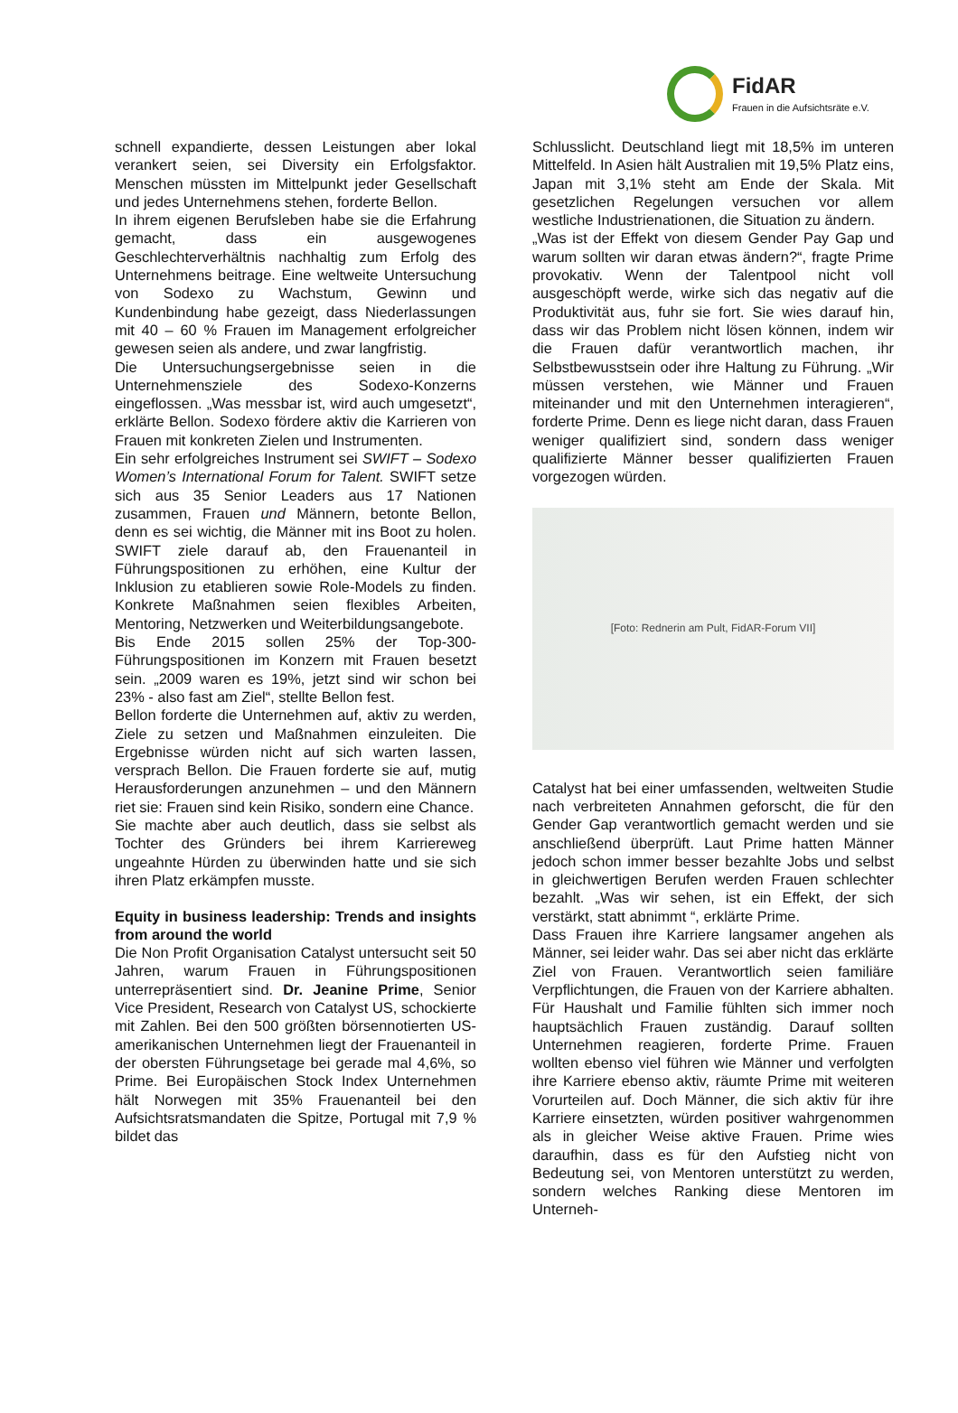FidAR
Frauen in die Aufsichtsräte e.V.
schnell expandierte, dessen Leistungen aber lokal verankert seien, sei Diversity ein Erfolgsfaktor. Menschen müssten im Mittelpunkt jeder Gesellschaft und jedes Unternehmens stehen, forderte Bellon.
In ihrem eigenen Berufsleben habe sie die Erfahrung gemacht, dass ein ausgewogenes Geschlechterverhältnis nachhaltig zum Erfolg des Unternehmens beitrage. Eine weltweite Untersuchung von Sodexo zu Wachstum, Gewinn und Kundenbindung habe gezeigt, dass Niederlassungen mit 40 – 60 % Frauen im Management erfolgreicher gewesen seien als andere, und zwar langfristig.
Die Untersuchungsergebnisse seien in die Unternehmensziele des Sodexo-Konzerns eingeflossen. „Was messbar ist, wird auch umgesetzt“, erklärte Bellon. Sodexo fördere aktiv die Karrieren von Frauen mit konkreten Zielen und Instrumenten.
Ein sehr erfolgreiches Instrument sei SWIFT – Sodexo Women’s International Forum for Talent. SWIFT setze sich aus 35 Senior Leaders aus 17 Nationen zusammen, Frauen und Männern, betonte Bellon, denn es sei wichtig, die Männer mit ins Boot zu holen. SWIFT ziele darauf ab, den Frauenanteil in Führungspositionen zu erhöhen, eine Kultur der Inklusion zu etablieren sowie Role-Models zu finden. Konkrete Maßnahmen seien flexibles Arbeiten, Mentoring, Netzwerken und Weiterbildungsangebote.
Bis Ende 2015 sollen 25% der Top-300-Führungspositionen im Konzern mit Frauen besetzt sein. „2009 waren es 19%, jetzt sind wir schon bei 23% - also fast am Ziel“, stellte Bellon fest.
Bellon forderte die Unternehmen auf, aktiv zu werden, Ziele zu setzen und Maßnahmen einzuleiten. Die Ergebnisse würden nicht auf sich warten lassen, versprach Bellon. Die Frauen forderte sie auf, mutig Herausforderungen anzunehmen – und den Männern riet sie: Frauen sind kein Risiko, sondern eine Chance.
Sie machte aber auch deutlich, dass sie selbst als Tochter des Gründers bei ihrem Karriereweg ungeahnte Hürden zu überwinden hatte und sie sich ihren Platz erkämpfen musste.
Equity in business leadership: Trends and insights from around the world
Die Non Profit Organisation Catalyst untersucht seit 50 Jahren, warum Frauen in Führungspositionen unterrepräsentiert sind. Dr. Jeanine Prime, Senior Vice President, Research von Catalyst US, schockierte mit Zahlen. Bei den 500 größten börsennotierten US-amerikanischen Unternehmen liegt der Frauenanteil in der obersten Führungsetage bei gerade mal 4,6%, so Prime. Bei Europäischen Stock Index Unternehmen hält Norwegen mit 35% Frauenanteil bei den Aufsichtsratsmandaten die Spitze, Portugal mit 7,9 % bildet das
Schlusslicht. Deutschland liegt mit 18,5% im unteren Mittelfeld. In Asien hält Australien mit 19,5% Platz eins, Japan mit 3,1% steht am Ende der Skala. Mit gesetzlichen Regelungen versuchen vor allem westliche Industrienationen, die Situation zu ändern.
„Was ist der Effekt von diesem Gender Pay Gap und warum sollten wir daran etwas ändern?“, fragte Prime provokativ. Wenn der Talentpool nicht voll ausgeschöpft werde, wirke sich das negativ auf die Produktivität aus, fuhr sie fort. Sie wies darauf hin, dass wir das Problem nicht lösen können, indem wir die Frauen dafür verantwortlich machen, ihr Selbstbewusstsein oder ihre Haltung zu Führung. „Wir müssen verstehen, wie Männer und Frauen miteinander und mit den Unternehmen interagieren“, forderte Prime. Denn es liege nicht daran, dass Frauen weniger qualifiziert sind, sondern dass weniger qualifizierte Männer besser qualifizierten Frauen vorgezogen würden.
[Foto: Rednerin am Pult, FidAR-Forum VII]
Catalyst hat bei einer umfassenden, weltweiten Studie nach verbreiteten Annahmen geforscht, die für den Gender Gap verantwortlich gemacht werden und sie anschließend überprüft. Laut Prime hatten Männer jedoch schon immer besser bezahlte Jobs und selbst in gleichwertigen Berufen werden Frauen schlechter bezahlt. „Was wir sehen, ist ein Effekt, der sich verstärkt, statt abnimmt “, erklärte Prime.
Dass Frauen ihre Karriere langsamer angehen als Männer, sei leider wahr. Das sei aber nicht das erklärte Ziel von Frauen. Verantwortlich seien familiäre Verpflichtungen, die Frauen von der Karriere abhalten. Für Haushalt und Familie fühlten sich immer noch hauptsächlich Frauen zuständig. Darauf sollten Unternehmen reagieren, forderte Prime. Frauen wollten ebenso viel führen wie Männer und verfolgten ihre Karriere ebenso aktiv, räumte Prime mit weiteren Vorurteilen auf. Doch Männer, die sich aktiv für ihre Karriere einsetzten, würden positiver wahrgenommen als in gleicher Weise aktive Frauen. Prime wies daraufhin, dass es für den Aufstieg nicht von Bedeutung sei, von Mentoren unterstützt zu werden, sondern welches Ranking diese Mentoren im Unterneh-